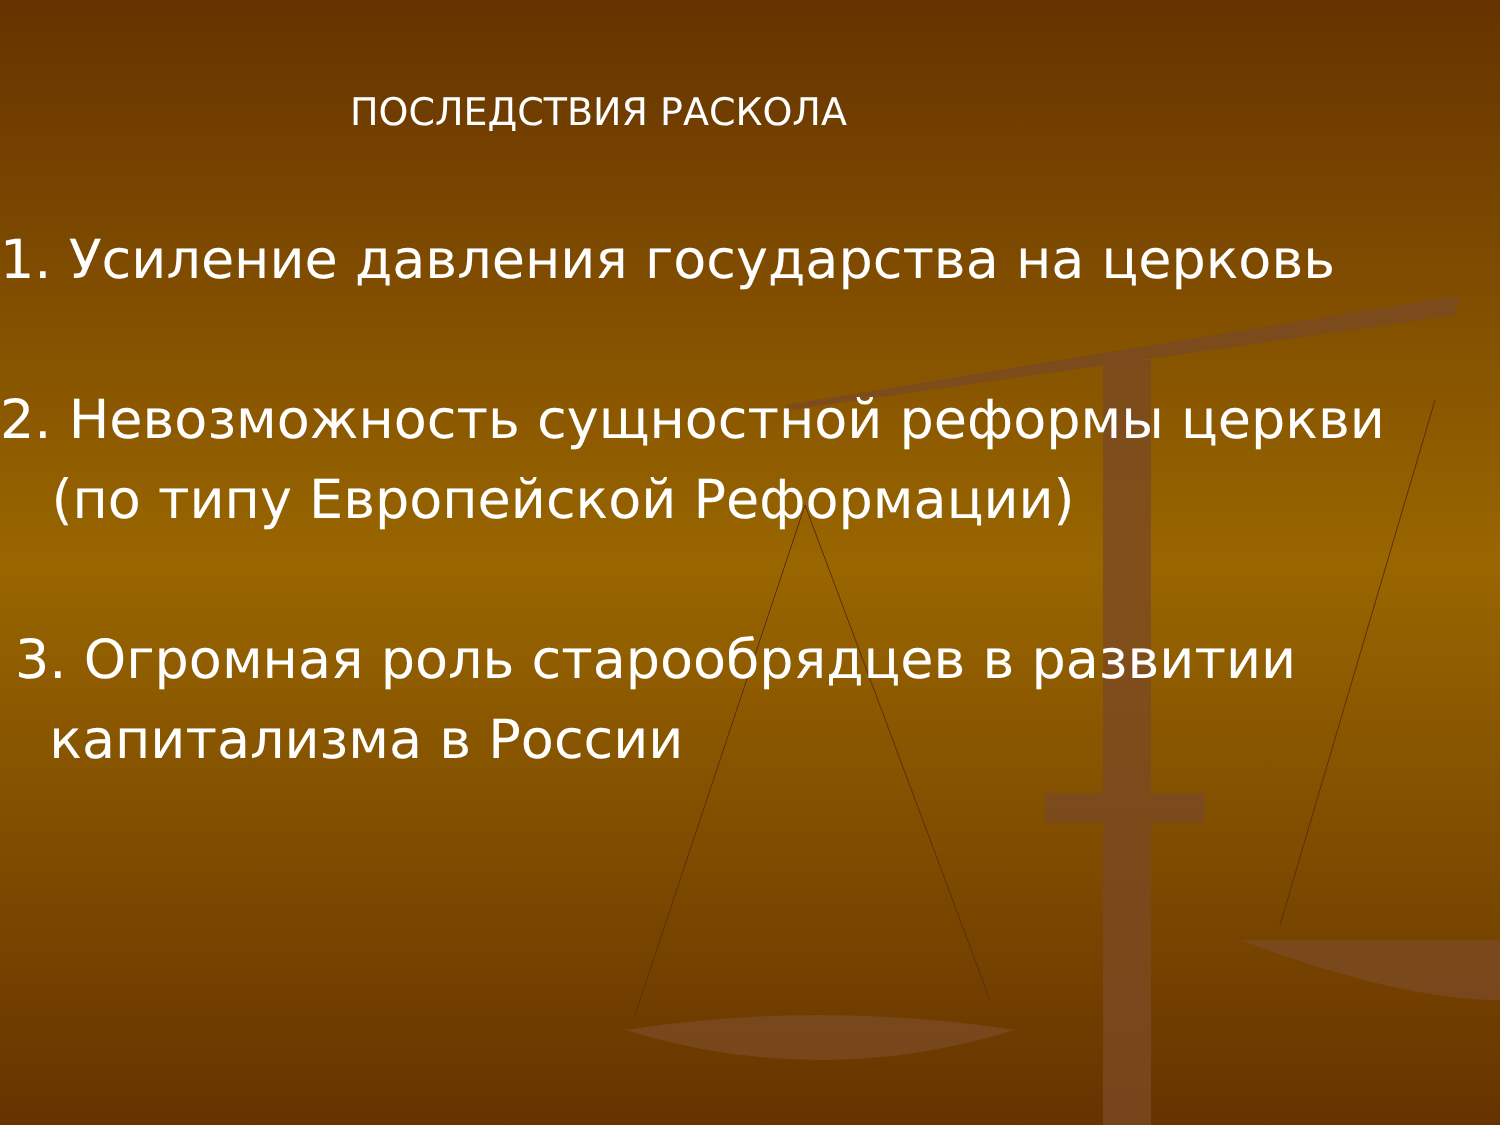ПОСЛЕДСТВИЯ РАСКОЛА
1. Усиление давления государства на церковь
2. Невозможность сущностной реформы церкви
(по типу Европейской Реформации)
3. Огромная роль старообрядцев в развитии
капитализма в России